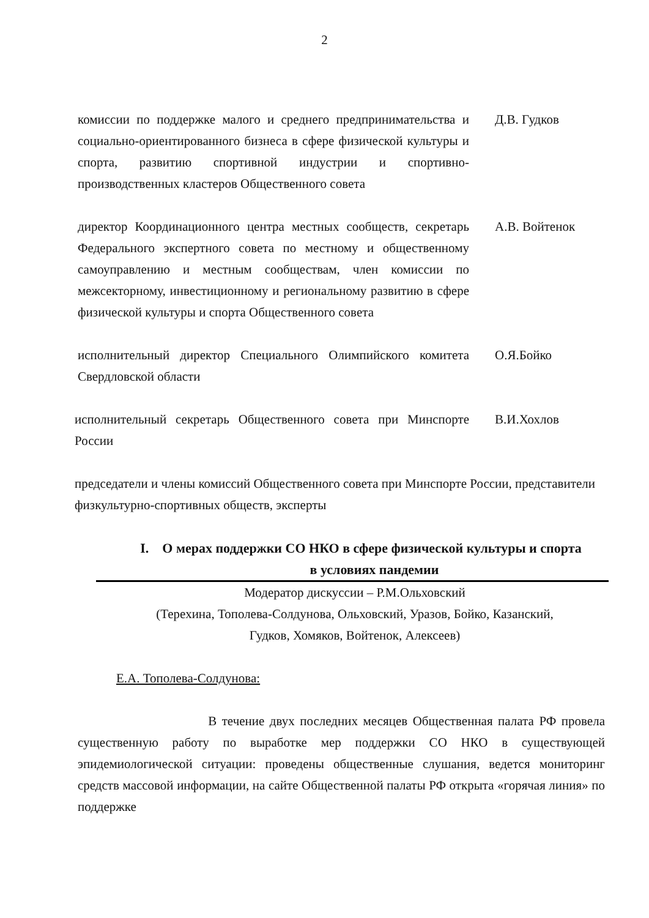2
комиссии по поддержке малого и среднего предпринимательства и социально-ориентированного бизнеса в сфере физической культуры и спорта, развитию спортивной индустрии и спортивно-производственных кластеров Общественного совета
Д.В. Гудков
директор Координационного центра местных сообществ, секретарь Федерального экспертного совета по местному и общественному самоуправлению и местным сообществам, член комиссии по межсекторному, инвестиционному и региональному развитию в сфере физической культуры и спорта Общественного совета
А.В. Войтенок
исполнительный директор Специального Олимпийского комитета Свердловской области
О.Я.Бойко
исполнительный секретарь Общественного совета при Минспорте России
В.И.Хохлов
председатели и члены комиссий Общественного совета при Минспорте России, представители физкультурно-спортивных обществ, эксперты
I. О мерах поддержки СО НКО в сфере физической культуры и спорта
в условиях пандемии
Модератор дискуссии – Р.М.Ольховский
(Терехина, Тополева-Солдунова, Ольховский, Уразов, Бойко, Казанский,
Гудков, Хомяков, Войтенок, Алексеев)
Е.А. Тополева-Солдунова:
В течение двух последних месяцев Общественная палата РФ провела существенную работу по выработке мер поддержки СО НКО в существующей эпидемиологической ситуации: проведены общественные слушания, ведется мониторинг средств массовой информации, на сайте Общественной палаты РФ открыта «горячая линия» по поддержке